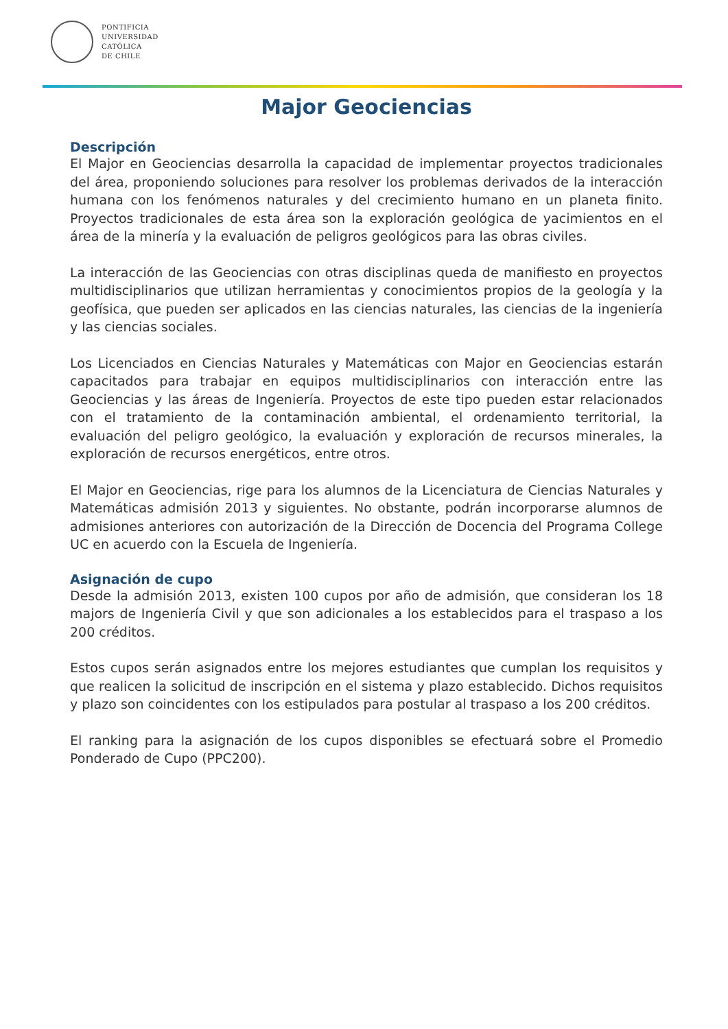PONTIFICIA
UNIVERSIDAD
CATÓLICA
DE CHILE
Major Geociencias
Descripción
El Major en Geociencias desarrolla la capacidad de implementar proyectos tradicionales del área, proponiendo soluciones para resolver los problemas derivados de la interacción humana con los fenómenos naturales y del crecimiento humano en un planeta finito. Proyectos tradicionales de esta área son la exploración geológica de yacimientos en el área de la minería y la evaluación de peligros geológicos para las obras civiles.
La interacción de las Geociencias con otras disciplinas queda de manifiesto en proyectos multidisciplinarios que utilizan herramientas y conocimientos propios de la geología y la geofísica, que pueden ser aplicados en las ciencias naturales, las ciencias de la ingeniería y las ciencias sociales.
Los Licenciados en Ciencias Naturales y Matemáticas con Major en Geociencias estarán capacitados para trabajar en equipos multidisciplinarios con interacción entre las Geociencias y las áreas de Ingeniería. Proyectos de este tipo pueden estar relacionados con el tratamiento de la contaminación ambiental, el ordenamiento territorial, la evaluación del peligro geológico, la evaluación y exploración de recursos minerales, la exploración de recursos energéticos, entre otros.
El Major en Geociencias, rige para los alumnos de la Licenciatura de Ciencias Naturales y Matemáticas admisión 2013 y siguientes. No obstante, podrán incorporarse alumnos de admisiones anteriores con autorización de la Dirección de Docencia del Programa College UC en acuerdo con la Escuela de Ingeniería.
Asignación de cupo
Desde la admisión 2013, existen 100 cupos por año de admisión, que consideran los 18 majors de Ingeniería Civil y que son adicionales a los establecidos para el traspaso a los 200 créditos.
Estos cupos serán asignados entre los mejores estudiantes que cumplan los requisitos y que realicen la solicitud de inscripción en el sistema y plazo establecido. Dichos requisitos y plazo son coincidentes con los estipulados para postular al traspaso a los 200 créditos.
El ranking para la asignación de los cupos disponibles se efectuará sobre el Promedio Ponderado de Cupo (PPC200).